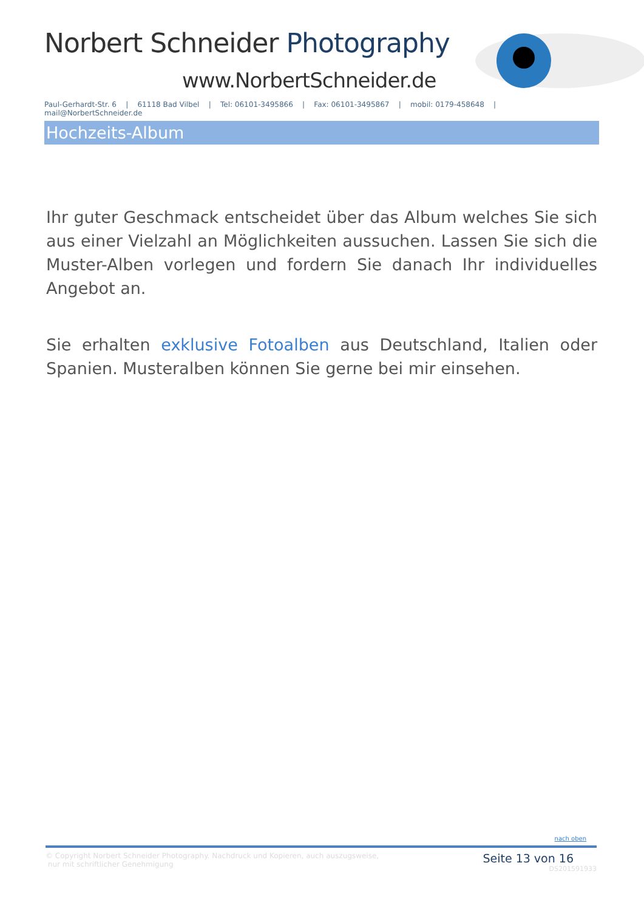Norbert Schneider Photography
www.NorbertSchneider.de
Paul-Gerhardt-Str. 6 | 61118 Bad Vilbel | Tel: 06101-3495866 | Fax: 06101-3495867 | mobil: 0179-458648 | mail@NorbertSchneider.de
Hochzeits-Album
Ihr guter Geschmack entscheidet über das Album welches Sie sich aus einer Vielzahl an Möglichkeiten aussuchen. Lassen Sie sich die Muster-Alben vorlegen und fordern Sie danach Ihr individuelles Angebot an.
Sie erhalten exklusive Fotoalben aus Deutschland, Italien oder Spanien. Musteralben können Sie gerne bei mir einsehen.
nach oben
© Copyright Norbert Schneider Photography. Nachdruck und Kopieren, auch auszugsweise,
nur mit schriftlicher Genehmigung
Seite 13 von 16
DS201591933